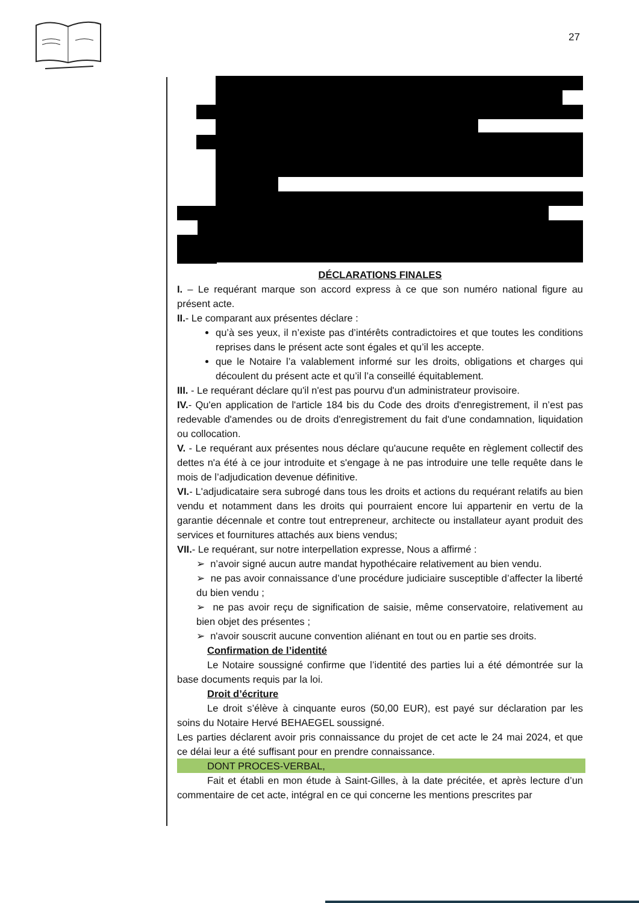27
DÉCLARATIONS FINALES
I. – Le requérant marque son accord express à ce que son numéro national figure au présent acte.
II.- Le comparant aux présentes déclare :
qu’à ses yeux, il n’existe pas d’intérêts contradictoires et que toutes les conditions reprises dans le présent acte sont égales et qu’il les accepte.
que le Notaire l’a valablement informé sur les droits, obligations et charges qui découlent du présent acte et qu’il l’a conseillé équitablement.
III. - Le requérant déclare qu'il n'est pas pourvu d'un administrateur provisoire.
IV.- Qu'en application de l'article 184 bis du Code des droits d'enregistrement, il n’est pas redevable d'amendes ou de droits d'enregistrement du fait d'une condamnation, liquidation ou collocation.
V. - Le requérant aux présentes nous déclare qu'aucune requête en règlement collectif des dettes n'a été à ce jour introduite et s'engage à ne pas introduire une telle requête dans le mois de l’adjudication devenue définitive.
VI.- L'adjudicataire sera subrogé dans tous les droits et actions du requérant relatifs au bien vendu et notamment dans les droits qui pourraient encore lui appartenir en vertu de la garantie décennale et contre tout entrepreneur, architecte ou installateur ayant produit des services et fournitures attachés aux biens vendus;
VII.- Le requérant, sur notre interpellation expresse, Nous a affirmé :
➢ n’avoir signé aucun autre mandat hypothécaire relativement au bien vendu.
➢ ne pas avoir connaissance d’une procédure judiciaire susceptible d’affecter la liberté du bien vendu ;
➢ ne pas avoir reçu de signification de saisie, même conservatoire, relativement au bien objet des présentes ;
➢ n'avoir souscrit aucune convention aliénant en tout ou en partie ses droits.
Confirmation de l’identité
Le Notaire soussigné confirme que l’identité des parties lui a été démontrée sur la base documents requis par la loi.
Droit d’écriture
Le droit s’élève à cinquante euros (50,00 EUR), est payé sur déclaration par les soins du Notaire Hervé BEHAEGEL soussigné.
Les parties déclarent avoir pris connaissance du projet de cet acte le 24 mai 2024, et que ce délai leur a été suffisant pour en prendre connaissance.
DONT PROCES-VERBAL,
Fait et établi en mon étude à Saint-Gilles, à la date précitée, et après lecture d’un commentaire de cet acte, intégral en ce qui concerne les mentions prescrites par